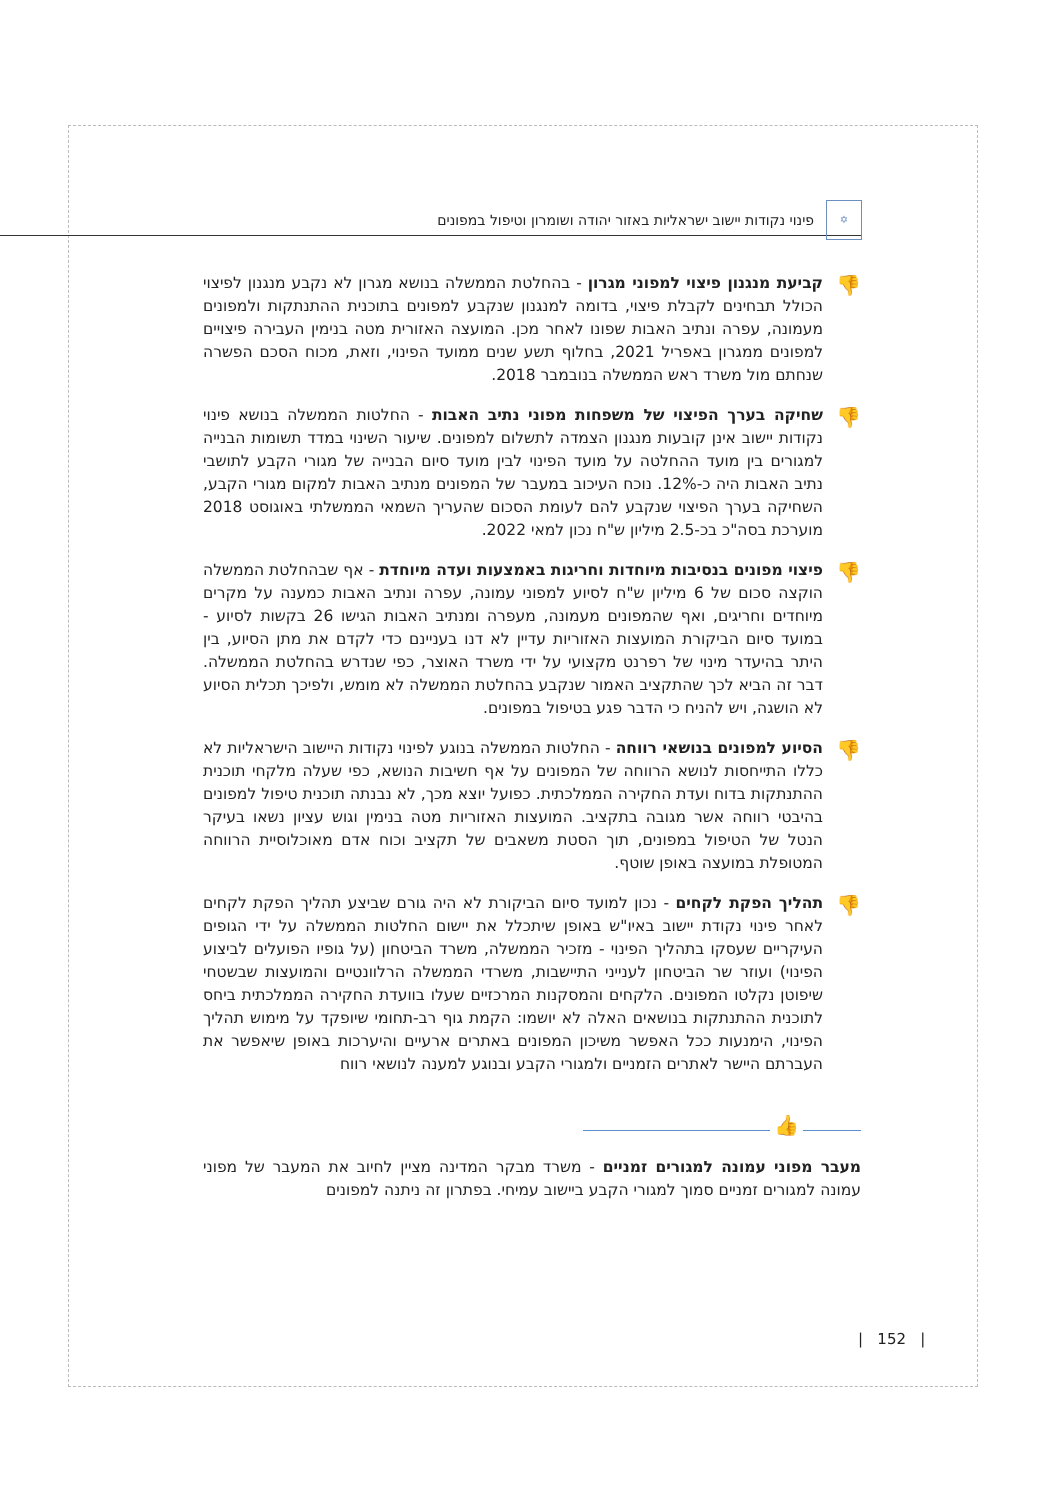✡ פינוי נקודות יישוב ישראליות באזור יהודה ושומרון וטיפול במפונים
👎
קביעת מנגנון פיצוי למפוני מגרון - בהחלטת הממשלה בנושא מגרון לא נקבע מנגנון לפיצוי הכולל תבחינים לקבלת פיצוי, בדומה למנגנון שנקבע למפונים בתוכנית ההתנתקות ולמפונים מעמונה, עפרה ונתיב האבות שפונו לאחר מכן. המועצה האזורית מטה בנימין העבירה פיצויים למפונים ממגרון באפריל 2021, בחלוף תשע שנים ממועד הפינוי, וזאת, מכוח הסכם הפשרה שנחתם מול משרד ראש הממשלה בנובמבר 2018.
👎
שחיקה בערך הפיצוי של משפחות מפוני נתיב האבות - החלטות הממשלה בנושא פינוי נקודות יישוב אינן קובעות מנגנון הצמדה לתשלום למפונים. שיעור השינוי במדד תשומות הבנייה למגורים בין מועד ההחלטה על מועד הפינוי לבין מועד סיום הבנייה של מגורי הקבע לתושבי נתיב האבות היה כ-12%. נוכח העיכוב במעבר של המפונים מנתיב האבות למקום מגורי הקבע, השחיקה בערך הפיצוי שנקבע להם לעומת הסכום שהעריך השמאי הממשלתי באוגוסט 2018 מוערכת בסה"כ בכ-2.5 מיליון ש"ח נכון למאי 2022.
👎
פיצוי מפונים בנסיבות מיוחדות וחריגות באמצעות ועדה מיוחדת - אף שבהחלטת הממשלה הוקצה סכום של 6 מיליון ש"ח לסיוע למפוני עמונה, עפרה ונתיב האבות כמענה על מקרים מיוחדים וחריגים, ואף שהמפונים מעמונה, מעפרה ומנתיב האבות הגישו 26 בקשות לסיוע - במועד סיום הביקורת המועצות האזוריות עדיין לא דנו בעניינם כדי לקדם את מתן הסיוע, בין היתר בהיעדר מינוי של רפרנט מקצועי על ידי משרד האוצר, כפי שנדרש בהחלטת הממשלה. דבר זה הביא לכך שהתקציב האמור שנקבע בהחלטת הממשלה לא מומש, ולפיכך תכלית הסיוע לא הושגה, ויש להניח כי הדבר פגע בטיפול במפונים.
👎
הסיוע למפונים בנושאי רווחה - החלטות הממשלה בנוגע לפינוי נקודות היישוב הישראליות לא כללו התייחסות לנושא הרווחה של המפונים על אף חשיבות הנושא, כפי שעלה מלקחי תוכנית ההתנתקות בדוח ועדת החקירה הממלכתית. כפועל יוצא מכך, לא נבנתה תוכנית טיפול למפונים בהיבטי רווחה אשר מגובה בתקציב. המועצות האזוריות מטה בנימין וגוש עציון נשאו בעיקר הנטל של הטיפול במפונים, תוך הסטת משאבים של תקציב וכוח אדם מאוכלוסיית הרווחה המטופלת במועצה באופן שוטף.
👎
תהליך הפקת לקחים - נכון למועד סיום הביקורת לא היה גורם שביצע תהליך הפקת לקחים לאחר פינוי נקודת יישוב באיו"ש באופן שיתכלל את יישום החלטות הממשלה על ידי הגופים העיקריים שעסקו בתהליך הפינוי - מזכיר הממשלה, משרד הביטחון (על גופיו הפועלים לביצוע הפינוי) ועוזר שר הביטחון לענייני התיישבות, משרדי הממשלה הרלוונטיים והמועצות שבשטחי שיפוטן נקלטו המפונים. הלקחים והמסקנות המרכזיים שעלו בוועדת החקירה הממלכתית ביחס לתוכנית ההתנתקות בנושאים האלה לא יושמו: הקמת גוף רב-תחומי שיופקד על מימוש תהליך הפינוי, הימנעות ככל האפשר משיכון המפונים באתרים ארעיים והיערכות באופן שיאפשר את העברתם היישר לאתרים הזמניים ולמגורי הקבע ובנוגע למענה לנושאי רווח
👍
מעבר מפוני עמונה למגורים זמניים - משרד מבקר המדינה מציין לחיוב את המעבר של מפוני עמונה למגורים זמניים סמוך למגורי הקבע ביישוב עמיחי. בפתרון זה ניתנה למפונים
| 152 |